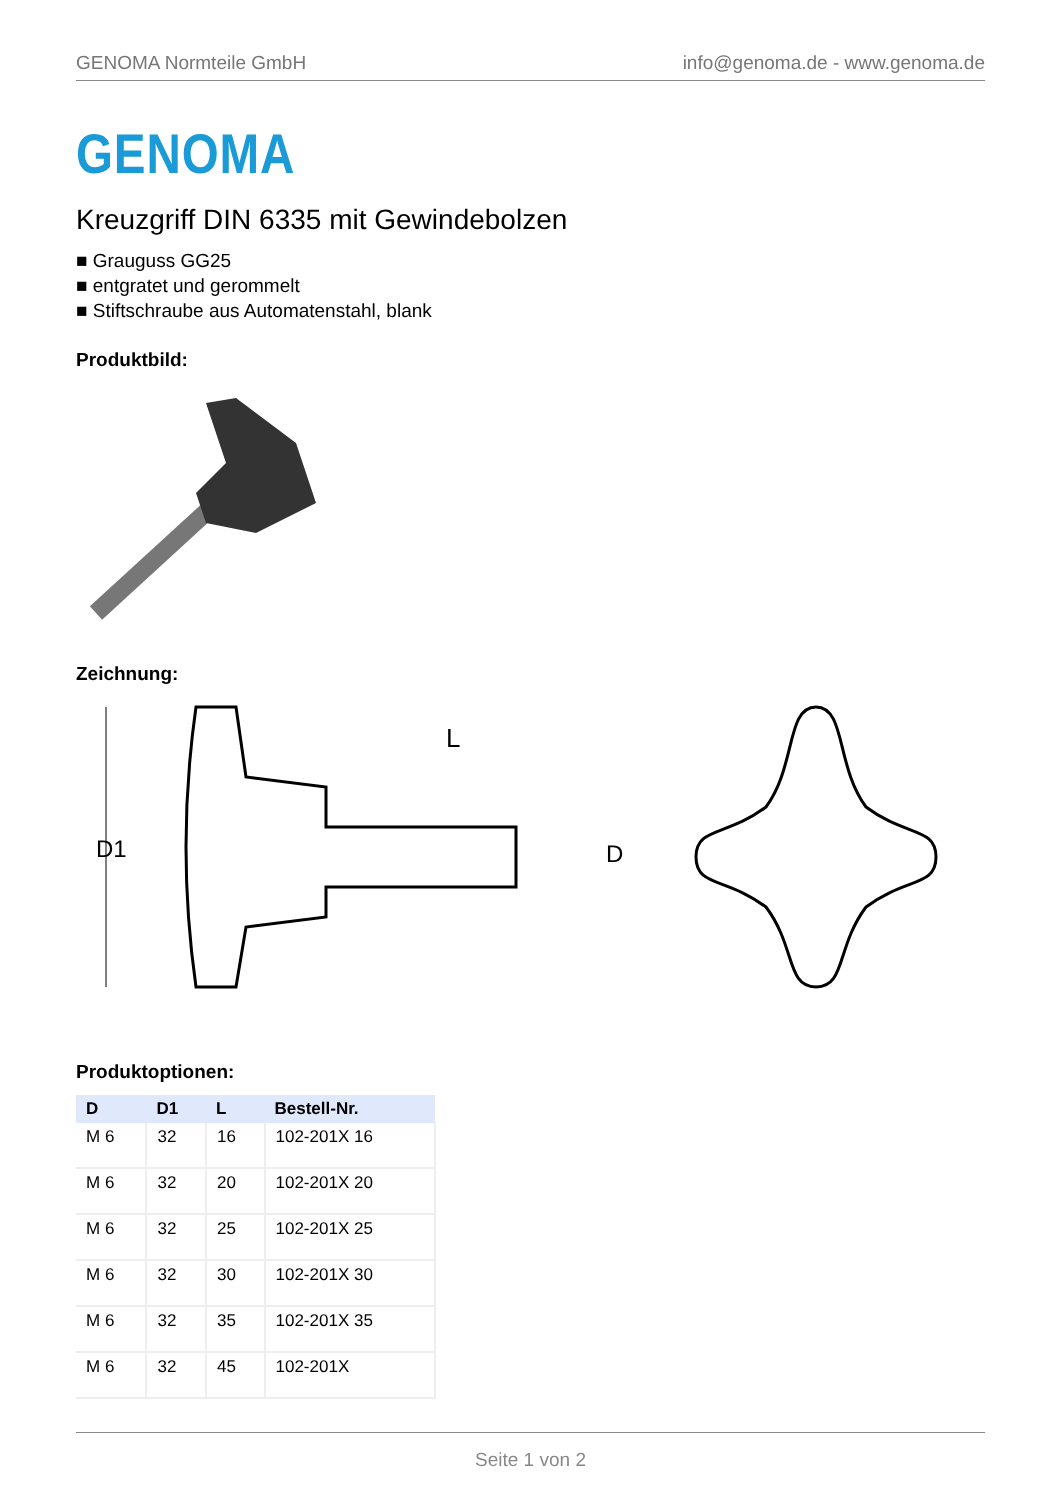GENOMA Normteile GmbH info@genoma.de - www.genoma.de
GENOMA
Kreuzgriff DIN 6335 mit Gewindebolzen
■ Grauguss GG25
■ entgratet und gerommelt
■ Stiftschraube aus Automatenstahl, blank
Produktbild:
Zeichnung:
D1
L
D
Produktoptionen:
| D | D1 | L | Bestell-Nr. |
| --- | --- | --- | --- |
| M 6 | 32 | 16 | 102-201X 16 |
| M 6 | 32 | 20 | 102-201X 20 |
| M 6 | 32 | 25 | 102-201X 25 |
| M 6 | 32 | 30 | 102-201X 30 |
| M 6 | 32 | 35 | 102-201X 35 |
| M 6 | 32 | 45 | 102-201X |
Seite 1 von 2